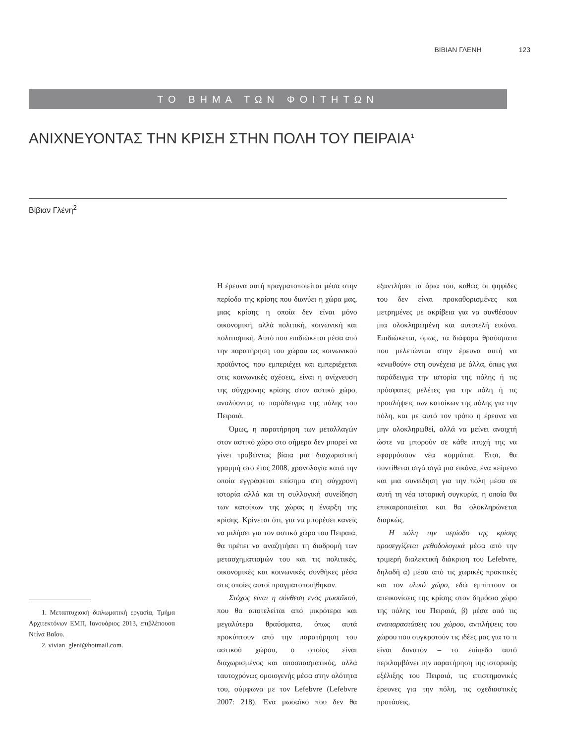ΒΙΒΙΑΝ ΓΛΕΝΗ 123
ΤΟ ΒΗΜΑ ΤΩΝ ΦΟΙΤΗΤΩΝ
ΑΝΙΧΝΕΥΟΝΤΑΣ ΤΗΝ ΚΡΙΣΗ ΣΤΗΝ ΠΟΛΗ ΤΟΥ ΠΕΙΡΑΙΑ<sup>1</sup>
Βίβιαν Γλένη<sup>2</sup>
1. Μεταπτυχιακή διπλωματική εργασία, Τμήμα Αρχιτεκτόνων ΕΜΠ, Ιανουάριος 2013, επιβλέπουσα Ντίνα Βαΐου.
2. vivian_gleni@hotmail.com.
Η έρευνα αυτή πραγματοποιείται μέσα στην περίοδο της κρίσης που διανύει η χώρα μας, μιας κρίσης η οποία δεν είναι μόνο οικονομική, αλλά πολιτική, κοινωνική και πολιτισμική. Αυτό που επιδιώκεται μέσα από την παρατήρηση του χώρου ως κοινωνικού προϊόντος, που εμπεριέχει και εμπεριέχεται στις κοινωνικές σχέσεις, είναι η ανίχνευση της σύγχρονης κρίσης στον αστικό χώρο, αναλύοντας το παράδειγμα της πόλης του Πειραιά.
Όμως, η παρατήρηση των μεταλλαγών στον αστικό χώρο στο σήμερα δεν μπορεί να γίνει τραβώντας βίαια μια διαχωριστική γραμμή στο έτος 2008, χρονολογία κατά την οποία εγγράφεται επίσημα στη σύγχρονη ιστορία αλλά και τη συλλογική συνείδηση των κατοίκων της χώρας η έναρξη της κρίσης. Κρίνεται ότι, για να μπορέσει κανείς να μιλήσει για τον αστικό χώρο του Πειραιά, θα πρέπει να αναζητήσει τη διαδρομή των μετασχηματισμών του και τις πολιτικές, οικονομικές και κοινωνικές συνθήκες μέσα στις οποίες αυτοί πραγματοποιήθηκαν.
Στόχος είναι η σύνθεση ενός μωσαϊκού, που θα αποτελείται από μικρότερα και μεγαλύτερα θραύσματα, όπως αυτά προκύπτουν από την παρατήρηση του αστικού χώρου, ο οποίος είναι διαχωρισμένος και αποσπασματικός, αλλά ταυτοχρόνως ομοιογενής μέσα στην ολότητα του, σύμφωνα με τον Lefebvre (Lefebvre 2007: 218). Ένα μωσαϊκό που δεν θα εξαντλήσει τα όρια του, καθώς οι ψηφίδες του δεν είναι προκαθορισμένες και μετρημένες με ακρίβεια για να συνθέσουν μια ολοκληρωμένη και αυτοτελή εικόνα. Επιδιώκεται, όμως, τα διάφορα θραύσματα που μελετώνται στην έρευνα αυτή να «ενωθούν» στη συνέχεια με άλλα, όπως για παράδειγμα την ιστορία της πόλης ή τις πρόσφατες μελέτες για την πόλη ή τις προσλήψεις των κατοίκων της πόλης για την πόλη, και με αυτό τον τρόπο η έρευνα να μην ολοκληρωθεί, αλλά να μείνει ανοιχτή ώστε να μπορούν σε κάθε πτυχή της να εφαρμόσουν νέα κομμάτια. Έτσι, θα συντίθεται σιγά σιγά μια εικόνα, ένα κείμενο και μια συνείδηση για την πόλη μέσα σε αυτή τη νέα ιστορική συγκυρία, η οποία θα επικαιροποιείται και θα ολοκληρώνεται διαρκώς.
Η πόλη την περίοδο της κρίσης προσεγγίζεται μεθοδολογικά μέσα από την τριμερή διαλεκτική διάκριση του Lefebvre, δηλαδή α) μέσα από τις χωρικές πρακτικές και τον υλικό χώρο, εδώ εμπίπτουν οι απεικονίσεις της κρίσης στον δημόσιο χώρο της πόλης του Πειραιά, β) μέσα από τις αναπαραστάσεις του χώρου, αντιλήψεις του χώρου που συγκροτούν τις ιδέες μας για το τι είναι δυνατόν – το επίπεδο αυτό περιλαμβάνει την παρατήρηση της ιστορικής εξέλιξης του Πειραιά, τις επιστημονικές έρευνες για την πόλη, τις σχεδιαστικές προτάσεις,